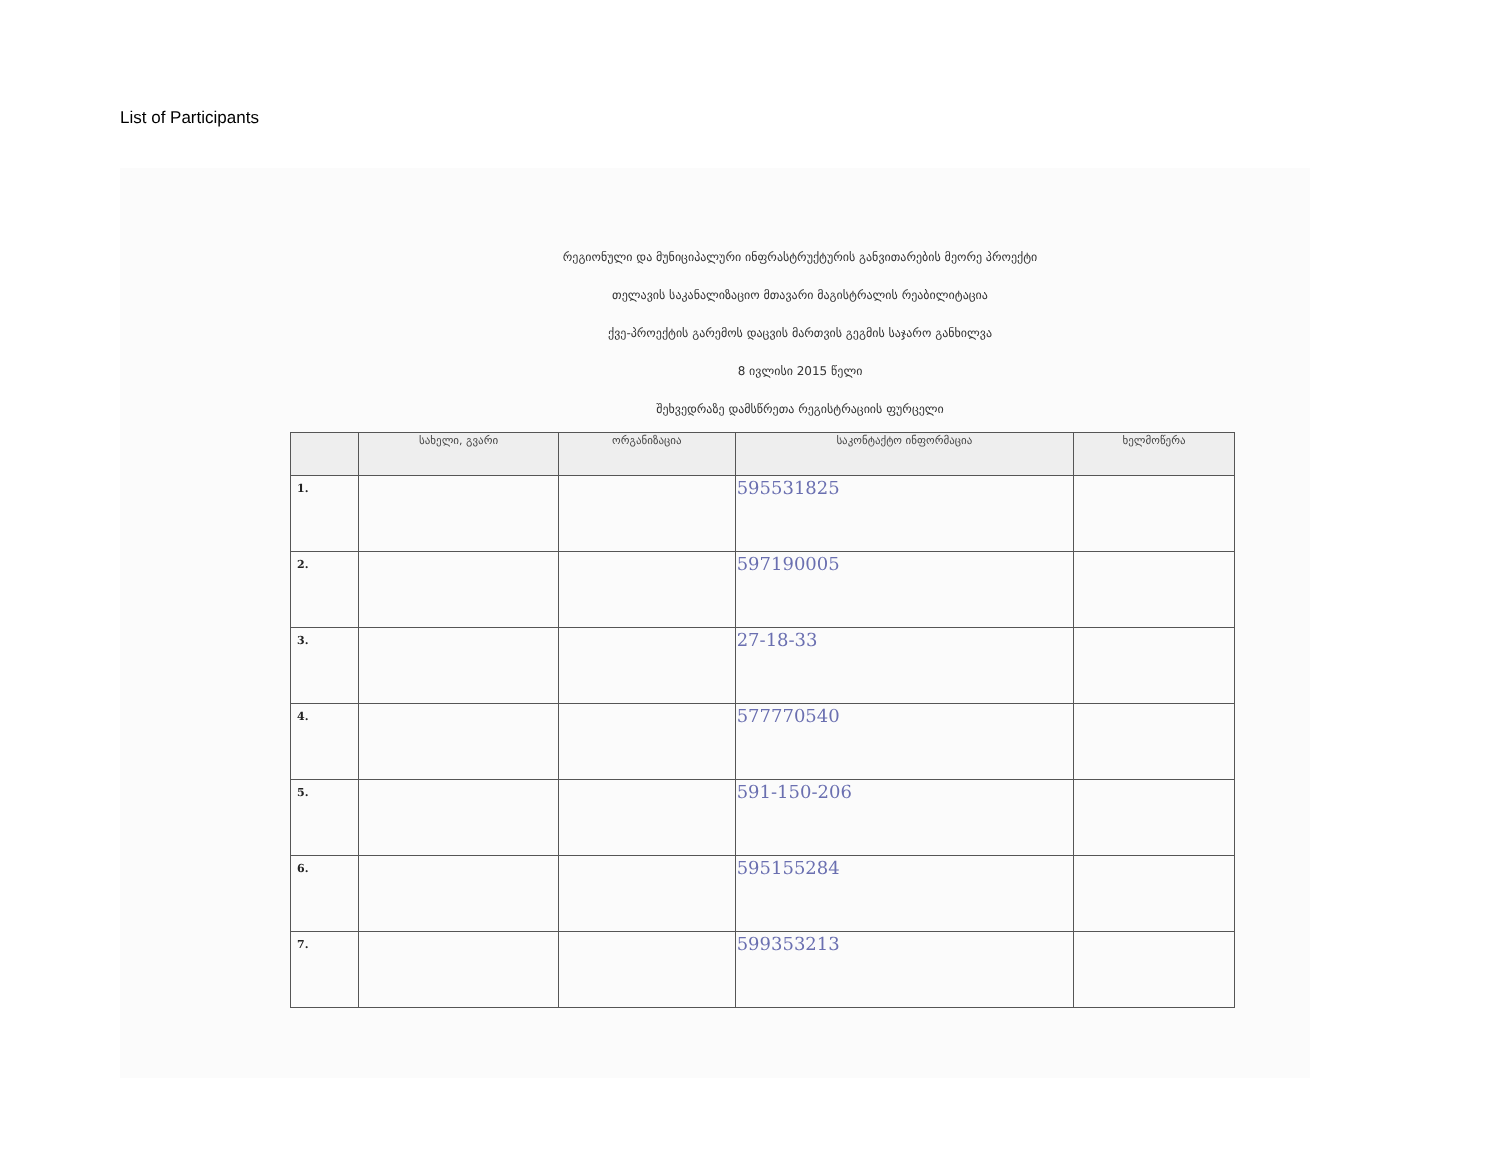List of Participants
რეგიონული და მუნიციპალური ინფრასტრუქტურის განვითარების მეორე პროექტი
თელავის საკანალიზაციო მთავარი მაგისტრალის რეაბილიტაცია
ქვე-პროექტის გარემოს დაცვის მართვის გეგმის საჯარო განხილვა
8 ივლისი 2015 წელი
შეხვედრაზე დამსწრეთა რეგისტრაციის ფურცელი
| | სახელი, გვარი | ორგანიზაცია | საკონტაქტო ინფორმაცია | ხელმოწერა |
| --- | --- | --- | --- | --- |
| 1. | | | 595531825 | |
| 2. | | | 597190005 | |
| 3. | | | 27-18-33 | |
| 4. | | | 577770540 | |
| 5. | | | 591-150-206 | |
| 6. | | | 595155284 | |
| 7. | | | 599353213 | |